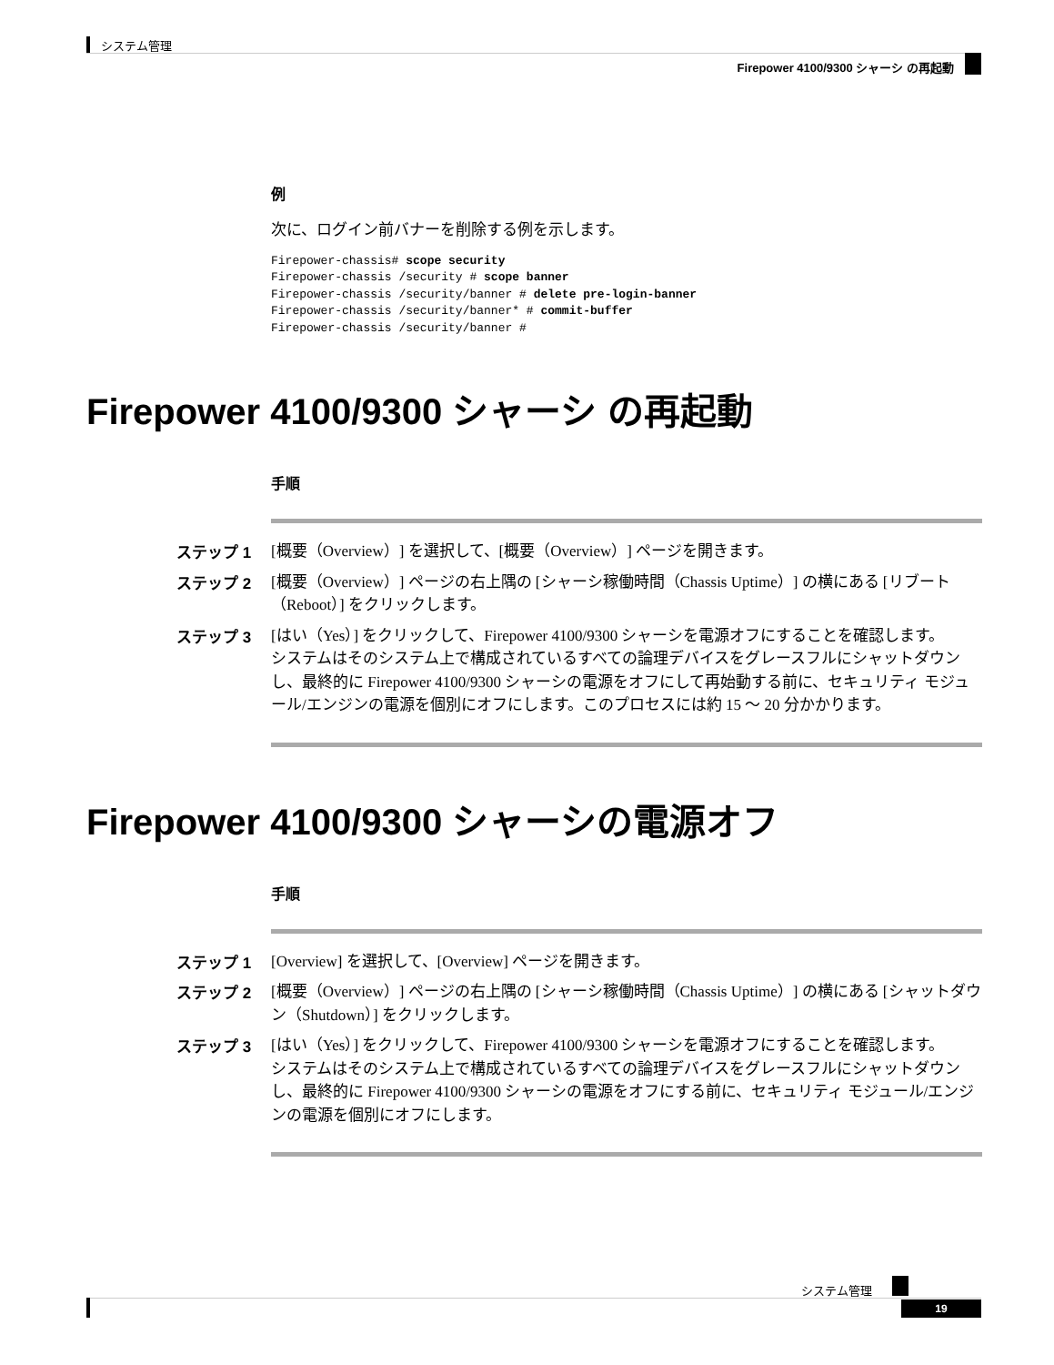システム管理
Firepower 4100/9300 シャーシ の再起動
例
次に、ログイン前バナーを削除する例を示します。
Firepower-chassis# scope security
Firepower-chassis /security # scope banner
Firepower-chassis /security/banner # delete pre-login-banner
Firepower-chassis /security/banner* # commit-buffer
Firepower-chassis /security/banner #
Firepower 4100/9300 シャーシ の再起動
手順
ステップ 1 [概要（Overview）] を選択して、[概要（Overview）] ページを開きます。
ステップ 2 [概要（Overview）] ページの右上隅の [シャーシ稼働時間（Chassis Uptime）] の横にある [リブート（Reboot）] をクリックします。
ステップ 3 [はい（Yes）] をクリックして、Firepower 4100/9300 シャーシを電源オフにすることを確認します。
システムはそのシステム上で構成されているすべての論理デバイスをグレースフルにシャットダウンし、最終的に Firepower 4100/9300 シャーシの電源をオフにして再始動する前に、セキュリティ モジュール/エンジンの電源を個別にオフにします。このプロセスには約 15 ～ 20 分かかります。
Firepower 4100/9300 シャーシの電源オフ
手順
ステップ 1 [Overview] を選択して、[Overview] ページを開きます。
ステップ 2 [概要（Overview）] ページの右上隅の [シャーシ稼働時間（Chassis Uptime）] の横にある [シャットダウン（Shutdown）] をクリックします。
ステップ 3 [はい（Yes）] をクリックして、Firepower 4100/9300 シャーシを電源オフにすることを確認します。
システムはそのシステム上で構成されているすべての論理デバイスをグレースフルにシャットダウンし、最終的に Firepower 4100/9300 シャーシの電源をオフにする前に、セキュリティ モジュール/エンジンの電源を個別にオフにします。
システム管理
19